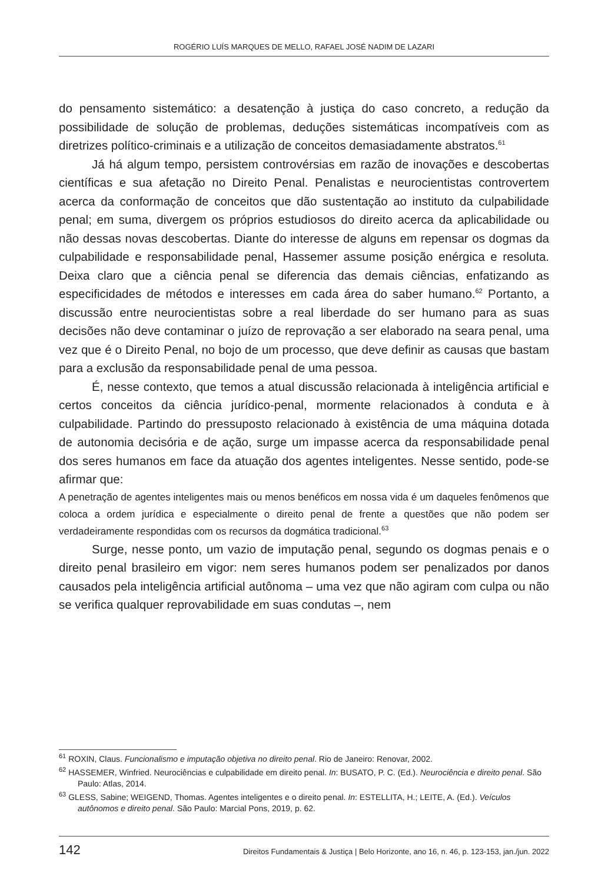ROGÉRIO LUÍS MARQUES DE MELLO, RAFAEL JOSÉ NADIM DE LAZARI
do pensamento sistemático: a desatenção à justiça do caso concreto, a redução da possibilidade de solução de problemas, deduções sistemáticas incompatíveis com as diretrizes político-criminais e a utilização de conceitos demasiadamente abstratos.<sup>61</sup>
Já há algum tempo, persistem controvérsias em razão de inovações e descobertas científicas e sua afetação no Direito Penal. Penalistas e neurocientistas controvertem acerca da conformação de conceitos que dão sustentação ao instituto da culpabilidade penal; em suma, divergem os próprios estudiosos do direito acerca da aplicabilidade ou não dessas novas descobertas. Diante do interesse de alguns em repensar os dogmas da culpabilidade e responsabilidade penal, Hassemer assume posição enérgica e resoluta. Deixa claro que a ciência penal se diferencia das demais ciências, enfatizando as especificidades de métodos e interesses em cada área do saber humano.<sup>62</sup> Portanto, a discussão entre neurocientistas sobre a real liberdade do ser humano para as suas decisões não deve contaminar o juízo de reprovação a ser elaborado na seara penal, uma vez que é o Direito Penal, no bojo de um processo, que deve definir as causas que bastam para a exclusão da responsabilidade penal de uma pessoa.
É, nesse contexto, que temos a atual discussão relacionada à inteligência artificial e certos conceitos da ciência jurídico-penal, mormente relacionados à conduta e à culpabilidade. Partindo do pressuposto relacionado à existência de uma máquina dotada de autonomia decisória e de ação, surge um impasse acerca da responsabilidade penal dos seres humanos em face da atuação dos agentes inteligentes. Nesse sentido, pode-se afirmar que:
A penetração de agentes inteligentes mais ou menos benéficos em nossa vida é um daqueles fenômenos que coloca a ordem jurídica e especialmente o direito penal de frente a questões que não podem ser verdadeiramente respondidas com os recursos da dogmática tradicional.<sup>63</sup>
Surge, nesse ponto, um vazio de imputação penal, segundo os dogmas penais e o direito penal brasileiro em vigor: nem seres humanos podem ser penalizados por danos causados pela inteligência artificial autônoma – uma vez que não agiram com culpa ou não se verifica qualquer reprovabilidade em suas condutas –, nem
<sup>61</sup> ROXIN, Claus. Funcionalismo e imputação objetiva no direito penal. Rio de Janeiro: Renovar, 2002.
<sup>62</sup> HASSEMER, Winfried. Neurociências e culpabilidade em direito penal. In: BUSATO, P. C. (Ed.). Neurociência e direito penal. São Paulo: Atlas, 2014.
<sup>63</sup> GLESS, Sabine; WEIGEND, Thomas. Agentes inteligentes e o direito penal. In: ESTELLITA, H.; LEITE, A. (Ed.). Veículos autônomos e direito penal. São Paulo: Marcial Pons, 2019, p. 62.
142 Direitos Fundamentais & Justiça | Belo Horizonte, ano 16, n. 46, p. 123-153, jan./jun. 2022